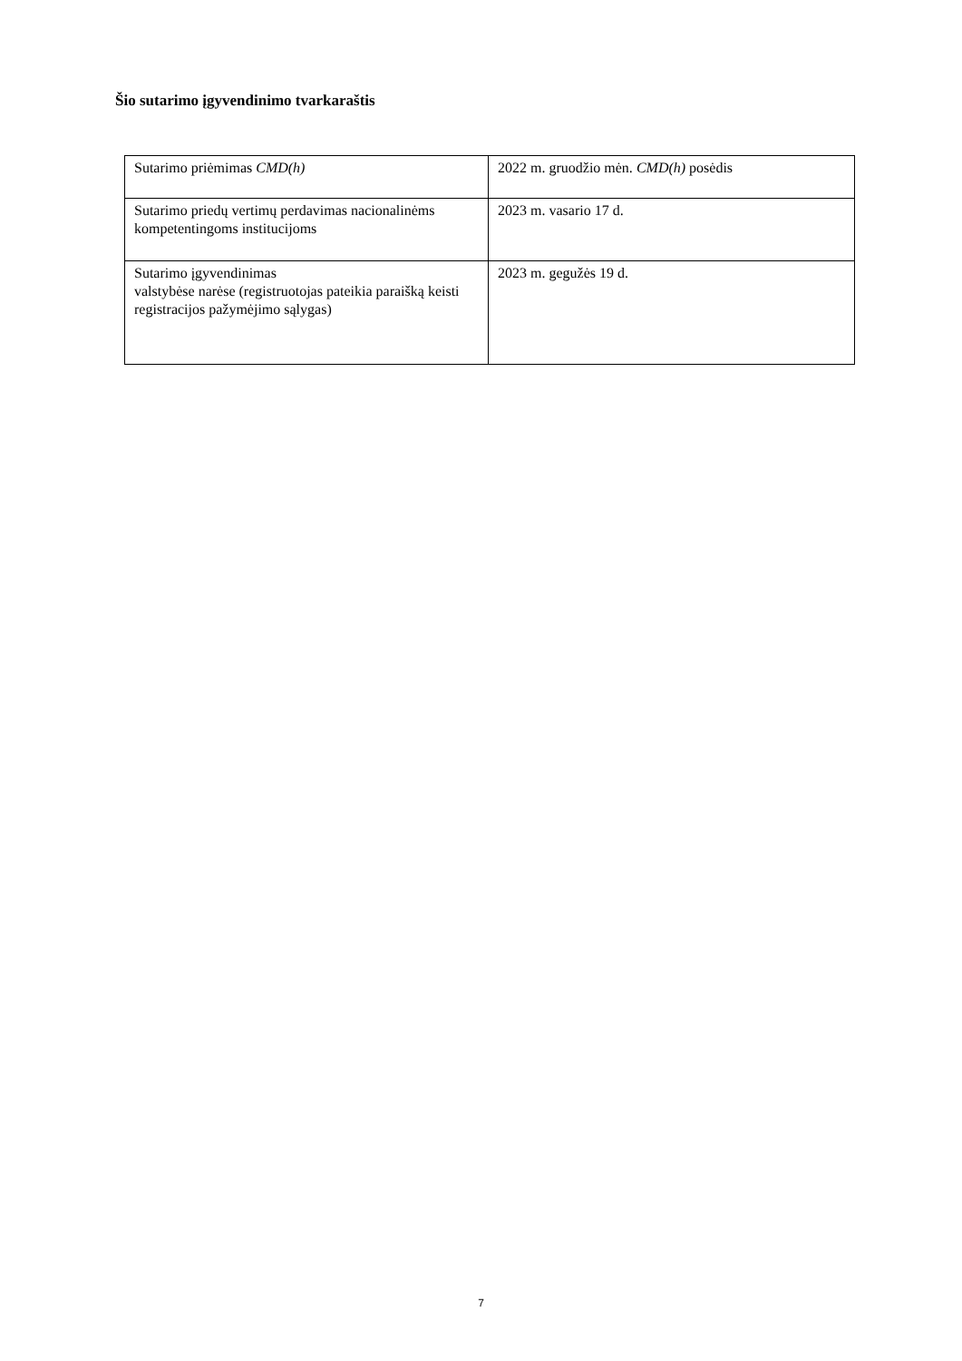Šio sutarimo įgyvendinimo tvarkaraštis
| Sutarimo priėmimas CMD(h) | 2022 m. gruodžio mėn. CMD(h) posėdis |
| Sutarimo priedų vertimų perdavimas nacionalinėms kompetentingoms institucijoms | 2023 m. vasario 17 d. |
| Sutarimo įgyvendinimas valstybėse narėse (registruotojas pateikia paraišką keisti registracijos pažymėjimo sąlygas) | 2023 m. gegužės 19 d. |
7